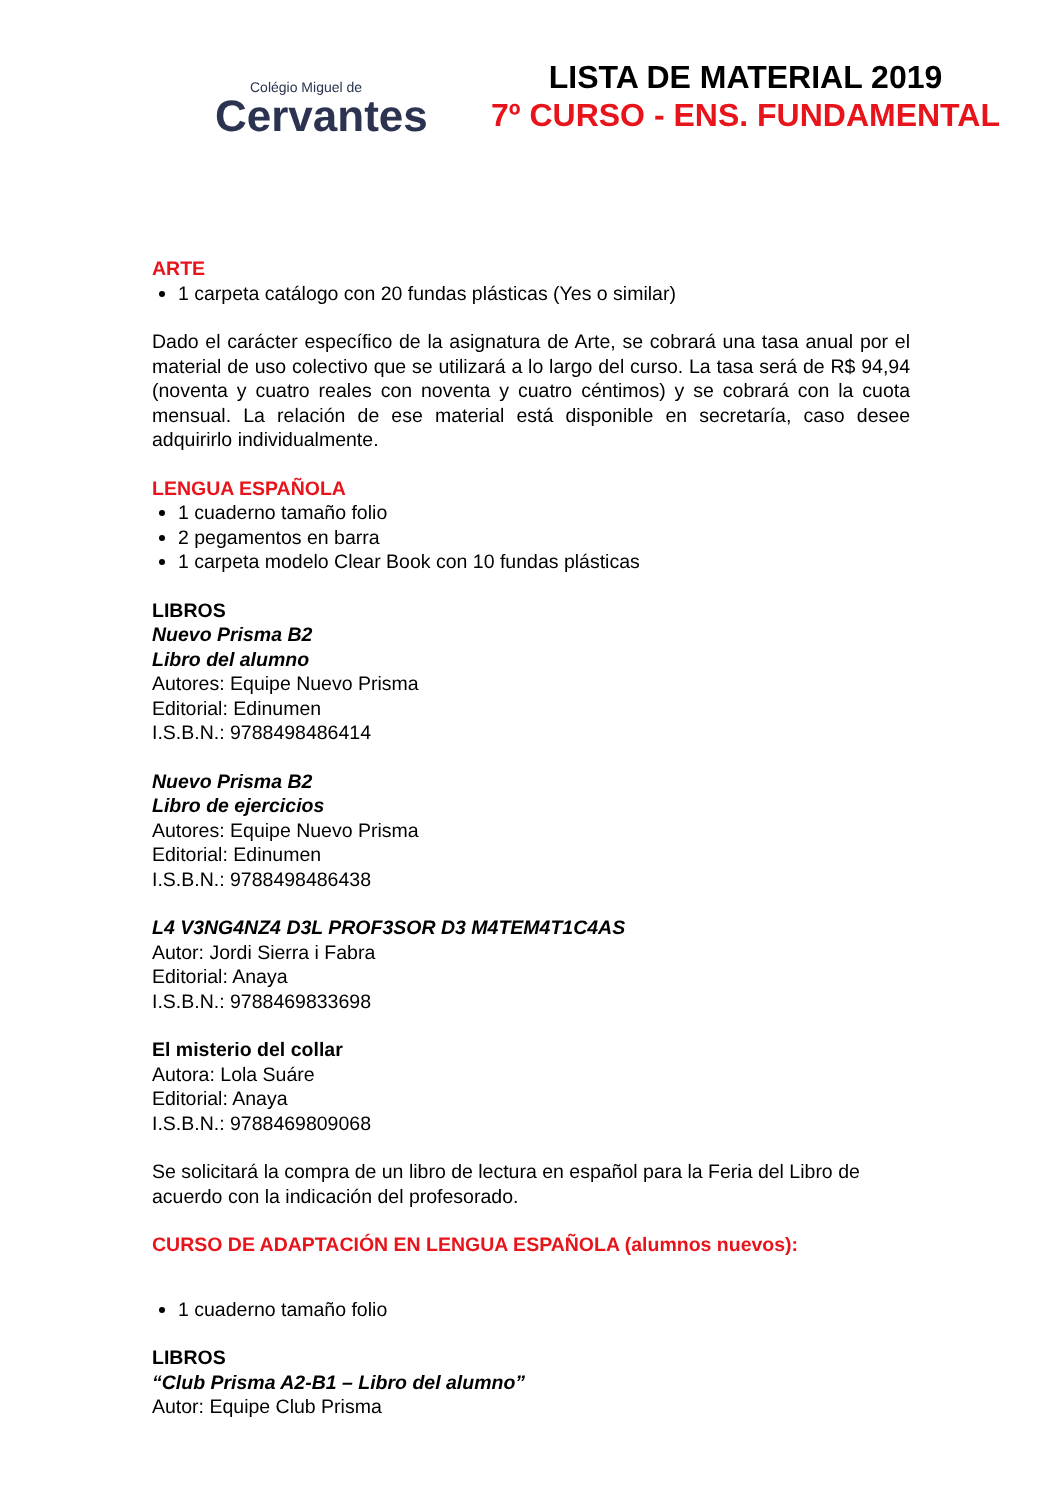Colégio Miguel de
Cervantes
LISTA DE MATERIAL 2019
7º CURSO - ENS. FUNDAMENTAL
ARTE
1 carpeta catálogo con 20 fundas plásticas (Yes o similar)
Dado el carácter específico de la asignatura de Arte, se cobrará una tasa anual por el material de uso colectivo que se utilizará a lo largo del curso. La tasa será de R$ 94,94 (noventa y cuatro reales con noventa y cuatro céntimos) y se cobrará con la cuota mensual. La relación de ese material está disponible en secretaría, caso desee adquirirlo individualmente.
LENGUA ESPAÑOLA
1 cuaderno tamaño folio
2 pegamentos en barra
1 carpeta modelo Clear Book con 10 fundas plásticas
LIBROS
Nuevo Prisma B2
Libro del alumno
Autores: Equipe Nuevo Prisma
Editorial: Edinumen
I.S.B.N.: 9788498486414
Nuevo Prisma B2
Libro de ejercicios
Autores: Equipe Nuevo Prisma
Editorial: Edinumen
I.S.B.N.: 9788498486438
L4 V3NG4NZ4 D3L PROF3SOR D3 M4TEM4T1C4AS
Autor: Jordi Sierra i Fabra
Editorial: Anaya
I.S.B.N.: 9788469833698
El misterio del collar
Autora: Lola Suáre
Editorial: Anaya
I.S.B.N.: 9788469809068
Se solicitará la compra de un libro de lectura en español para la Feria del Libro de acuerdo con la indicación del profesorado.
CURSO DE ADAPTACIÓN EN LENGUA ESPAÑOLA (alumnos nuevos):
1 cuaderno tamaño folio
LIBROS
“Club Prisma A2-B1 – Libro del alumno”
Autor: Equipe Club Prisma